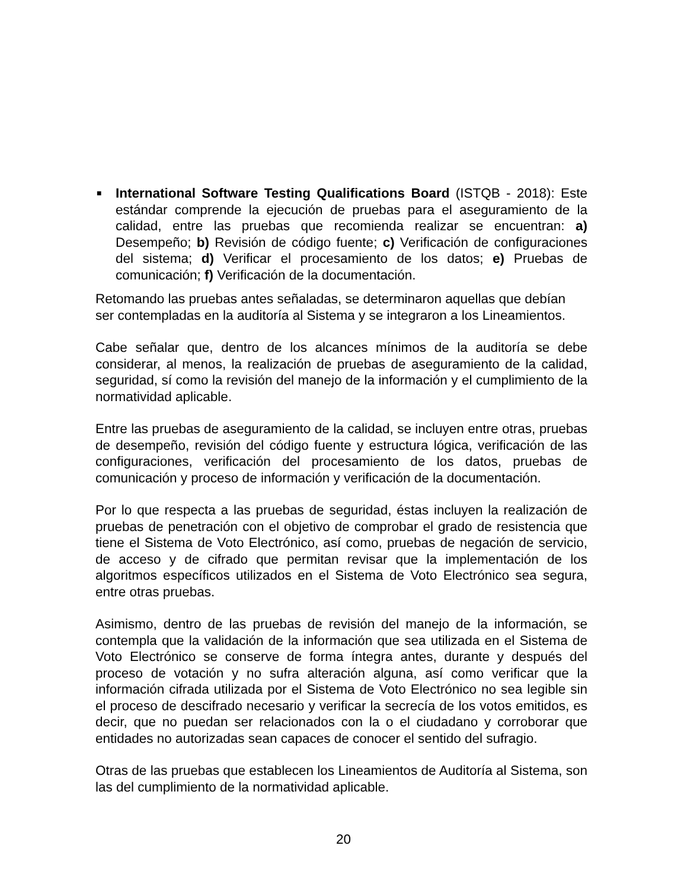■
International Software Testing Qualifications Board (ISTQB - 2018): Este estándar comprende la ejecución de pruebas para el aseguramiento de la calidad, entre las pruebas que recomienda realizar se encuentran: a) Desempeño; b) Revisión de código fuente; c) Verificación de configuraciones del sistema; d) Verificar el procesamiento de los datos; e) Pruebas de comunicación; f) Verificación de la documentación.
Retomando las pruebas antes señaladas, se determinaron aquellas que debían ser contempladas en la auditoría al Sistema y se integraron a los Lineamientos.
Cabe señalar que, dentro de los alcances mínimos de la auditoría se debe considerar, al menos, la realización de pruebas de aseguramiento de la calidad, seguridad, sí como la revisión del manejo de la información y el cumplimiento de la normatividad aplicable.
Entre las pruebas de aseguramiento de la calidad, se incluyen entre otras, pruebas de desempeño, revisión del código fuente y estructura lógica, verificación de las configuraciones, verificación del procesamiento de los datos, pruebas de comunicación y proceso de información y verificación de la documentación.
Por lo que respecta a las pruebas de seguridad, éstas incluyen la realización de pruebas de penetración con el objetivo de comprobar el grado de resistencia que tiene el Sistema de Voto Electrónico, así como, pruebas de negación de servicio, de acceso y de cifrado que permitan revisar que la implementación de los algoritmos específicos utilizados en el Sistema de Voto Electrónico sea segura, entre otras pruebas.
Asimismo, dentro de las pruebas de revisión del manejo de la información, se contempla que la validación de la información que sea utilizada en el Sistema de Voto Electrónico se conserve de forma íntegra antes, durante y después del proceso de votación y no sufra alteración alguna, así como verificar que la información cifrada utilizada por el Sistema de Voto Electrónico no sea legible sin el proceso de descifrado necesario y verificar la secrecía de los votos emitidos, es decir, que no puedan ser relacionados con la o el ciudadano y corroborar que entidades no autorizadas sean capaces de conocer el sentido del sufragio.
Otras de las pruebas que establecen los Lineamientos de Auditoría al Sistema, son las del cumplimiento de la normatividad aplicable.
20